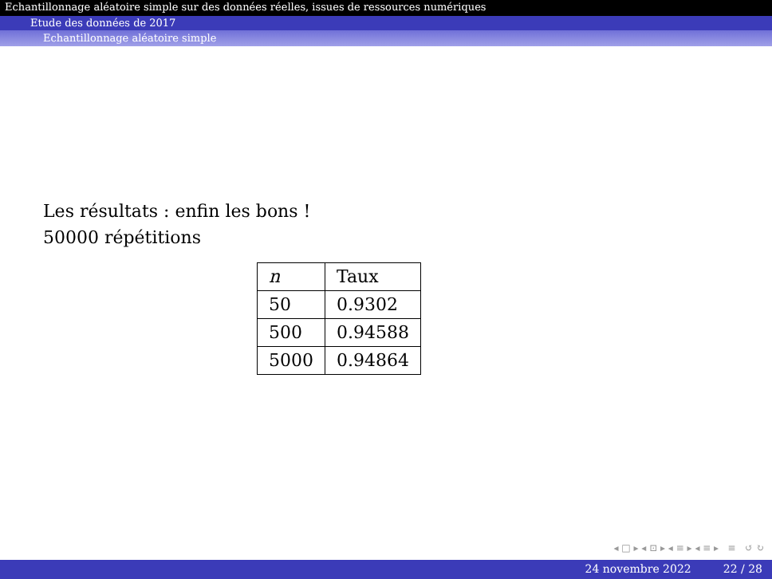Echantillonnage aléatoire simple sur des données réelles, issues de ressources numériques
Etude des données de 2017
Echantillonnage aléatoire simple
Les résultats : enfin les bons !
50000 répétitions
| n | Taux |
| --- | --- |
| 50 | 0.9302 |
| 500 | 0.94588 |
| 5000 | 0.94864 |
◂ □ ▸ ◂ ⊡ ▸ ◂ ≡ ▸ ◂ ≡ ▸ ≡ ↺ ↻
24 novembre 2022 22 / 28